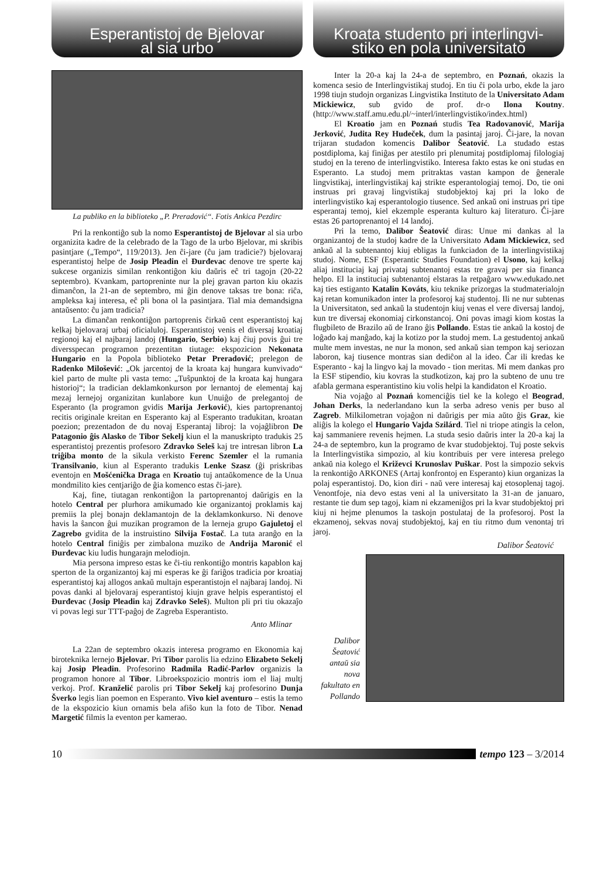Esperantistoj de Bjelovar
al sia urbo
La publiko en la biblioteko „P. Preradović“. Fotis Ankica Pezdirc
Pri la renkontiĝo sub la nomo Esperantistoj de Bjelovar al sia urbo organizita kadre de la celebrado de la Tago de la urbo Bjelovar, mi skribis pasintjare („Tempo“, 119/2013). Jen ĉi-jare (ĉu jam tradicie?) bjelovaraj esperantistoj helpe de Josip Pleadin el Đurđevac denove tre sperte kaj sukcese organizis similan renkontiĝon kiu daŭris eĉ tri tagojn (20-22 septembro). Kvankam, partopreninte nur la plej gravan parton kiu okazis dimanĉon, la 21-an de septembro, mi ĝin denove taksas tre bona: riĉa, ampleksa kaj interesa, eĉ pli bona ol la pasintjara. Tial mia demandsigna antaŭsento: ĉu jam tradicia?
La dimanĉan renkontiĝon partoprenis ĉirkaŭ cent esperantistoj kaj kelkaj bjelovaraj urbaj oficialuloj. Esperantistoj venis el diversaj kroatiaj regionoj kaj el najbaraj landoj (Hungario, Serbio) kaj ĉiuj povis ĝui tre diversspecan programon prezentitan tiutage: ekspozicion Nekonata Hungario en la Popola biblioteko Petar Preradović; prelegon de Radenko Milošević: „Ok jarcentoj de la kroata kaj hungara kunvivado“ kiel parto de multe pli vasta temo: „Tuŝpunktoj de la kroata kaj hungara historioj“; la tradician deklamkonkurson por lernantoj de elementaj kaj mezaj lernejoj organizitan kunlabore kun Unuiĝo de prelegantoj de Esperanto (la programon gvidis Marija Jerković), kies partoprenantoj recitis originale kreitan en Esperanto kaj al Esperanto tradukitan, kroatan poezion; prezentadon de du novaj Esperantaj libroj: la vojaĝlibron De Patagonio ĝis Alasko de Tibor Sekelj kiun el la manuskripto tradukis 25 esperantistoj prezentis profesoro Zdravko Seleš kaj tre intresan libron La triĝiba monto de la sikula verkisto Ferenc Szemler el la rumania Transilvanio, kiun al Esperanto tradukis Lenke Szasz (ĝi priskribas eventojn en Mošćenička Draga en Kroatio tuj antaŭkomence de la Unua mondmilito kies centjariĝo de ĝia komenco estas ĉi-jare).
Kaj, fine, tiutagan renkontiĝon la partoprenantoj daŭrigis en la hotelo Central per plurhora amikumado kie organizantoj proklamis kaj premiis la plej bonajn deklamantojn de la deklamkonkurso. Ni denove havis la ŝancon ĝui muzikan programon de la lerneja grupo Gajuletoj el Zagrebo gvidita de la instruistino Silvija Fostač. La tuta aranĝo en la hotelo Central finiĝis per zimbalona muziko de Andrija Maronić el Đurđevac kiu ludis hungarajn melodiojn.
Mia persona impreso estas ke ĉi-tiu renkontiĝo montris kapablon kaj sperton de la organizantoj kaj mi esperas ke ĝi fariĝos tradicia por kroatiaj esperantistoj kaj allogos ankaŭ multajn esperantistojn el najbaraj landoj. Ni povas danki al bjelovaraj esperantistoj kiujn grave helpis esperantistoj el Đurđevac (Josip Pleadin kaj Zdravko Seleš). Multon pli pri tiu okazaĵo vi povas legi sur TTT-paĝoj de Zagreba Esperantisto.
Anto Mlinar
La 22an de septembro okazis interesa programo en Ekonomia kaj biroteknika lernejo Bjelovar. Pri Tibor parolis lia edzino Elizabeto Sekelj kaj Josip Pleadin. Profesorino Radmila Radić-Parlov organizis la programon honore al Tibor. Libroekspozicio montris iom el liaj multj verkoj. Prof. Kranželić parolis pri Tibor Sekelj kaj profesorino Dunja Šverko legis lian poemon en Esperanto. Vivo kiel aventuro – estis la temo de la ekspozicio kiun ornamis bela afiŝo kun la foto de Tibor. Nenad Margetić filmis la eventon per kamerao.
Kroata studento pri interlingvi-
stiko en pola universitato
Inter la 20-a kaj la 24-a de septembro, en Poznań, okazis la komenca sesio de Interlingvistikaj studoj. En tiu ĉi pola urbo, ekde la jaro 1998 tiujn studojn organizas Lingvistika Instituto de la Universitato Adam Mickiewicz, sub gvido de prof. dr-o Ilona Koutny. (http://www.staff.amu.edu.pl/~interl/interlingvistiko/index.html)
El Kroatio jam en Poznań studis Tea Radovanović, Marija Jerković, Judita Rey Hudeček, dum la pasintaj jaroj. Ĉi-jare, la novan trijaran studadon komencis Dalibor Šeatović. La studado estas postdiploma, kaj finiĝas per atestilo pri plenumitaj postdiplomaj filologiaj studoj en la tereno de interlingvistiko. Interesa fakto estas ke oni studas en Esperanto. La studoj mem pritraktas vastan kampon de ĝenerale lingvistikaj, interlingvistikaj kaj strikte esperantologiaj temoj. Do, tie oni instruas pri gravaj lingvistikaj studobjektoj kaj pri la loko de interlingvistiko kaj esperantologio tiusence. Sed ankaŭ oni instruas pri tipe esperantaj temoj, kiel ekzemple esperanta kulturo kaj literaturo. Ĉi-jare estas 26 partoprenantoj el 14 landoj.
Pri la temo, Dalibor Šeatović diras: Unue mi dankas al la organizantoj de la studoj kadre de la Universitato Adam Mickiewicz, sed ankaŭ al la subtenantoj kiuj ebligas la funkciadon de la interlingvistikaj studoj. Nome, ESF (Esperantic Studies Foundation) el Usono, kaj kelkaj aliaj instituciaj kaj privataj subtenantoj estas tre gravaj per sia financa helpo. El la instituciaj subtenantoj elstaras la retpaĝaro www.edukado.net kaj ties estiganto Katalin Kováts, kiu teknike prizorgas la studmaterialojn kaj retan komunikadon inter la profesoroj kaj studentoj. Ili ne nur subtenas la Universitaton, sed ankaŭ la studentojn kiuj venas el vere diversaj landoj, kun tre diversaj ekonomiaj cirkonstancoj. Oni povas imagi kiom kostas la flugbileto de Brazilo aŭ de Irano ĝis Pollando. Estas tie ankaŭ la kostoj de loĝado kaj manĝado, kaj la kotizo por la studoj mem. La gestudentoj ankaŭ multe mem investas, ne nur la monon, sed ankaŭ sian tempon kaj seriozan laboron, kaj tiusence montras sian dediĉon al la ideo. Ĉar ili kredas ke Esperanto - kaj la lingvo kaj la movado - tion meritas. Mi mem dankas pro la ESF stipendio, kiu kovras la studkotizon, kaj pro la subteno de unu tre afabla germana esperantistino kiu volis helpi la kandidaton el Kroatio.
Nia vojaĝo al Poznań komenciĝis tiel ke la kolego el Beograd, Johan Derks, la nederlandano kun la serba adreso venis per buso al Zagreb. Milkilometran vojaĝon ni daŭrigis per mia aŭto ĝis Graz, kie aliĝis la kolego el Hungario Vajda Szilárd. Tiel ni triope atingis la celon, kaj sammaniere revenis hejmen. La studa sesio daŭris inter la 20-a kaj la 24-a de septembro, kun la programo de kvar studobjektoj. Tuj poste sekvis la Interlingvistika simpozio, al kiu kontribuis per vere interesa prelego ankaŭ nia kolego el Križevci Krunoslav Puškar. Post la simpozio sekvis la renkontiĝo ARKONES (Artaj konfrontoj en Esperanto) kiun organizas la polaj esperantistoj. Do, kion diri - naŭ vere interesaj kaj etosoplenaj tagoj. Venontfoje, nia devo estas veni al la universitato la 31-an de januaro, restante tie dum sep tagoj, kiam ni ekzameniĝos pri la kvar studobjektoj pri kiuj ni hejme plenumos la taskojn postulataj de la profesoroj. Post la ekzamenoj, sekvas novaj studobjektoj, kaj en tiu ritmo dum venontaj tri jaroj.
Dalibor Šeatović
Dalibor Šeatović antaŭ sia nova fakultato en Pollando
10 tempo 123 – 3/2014